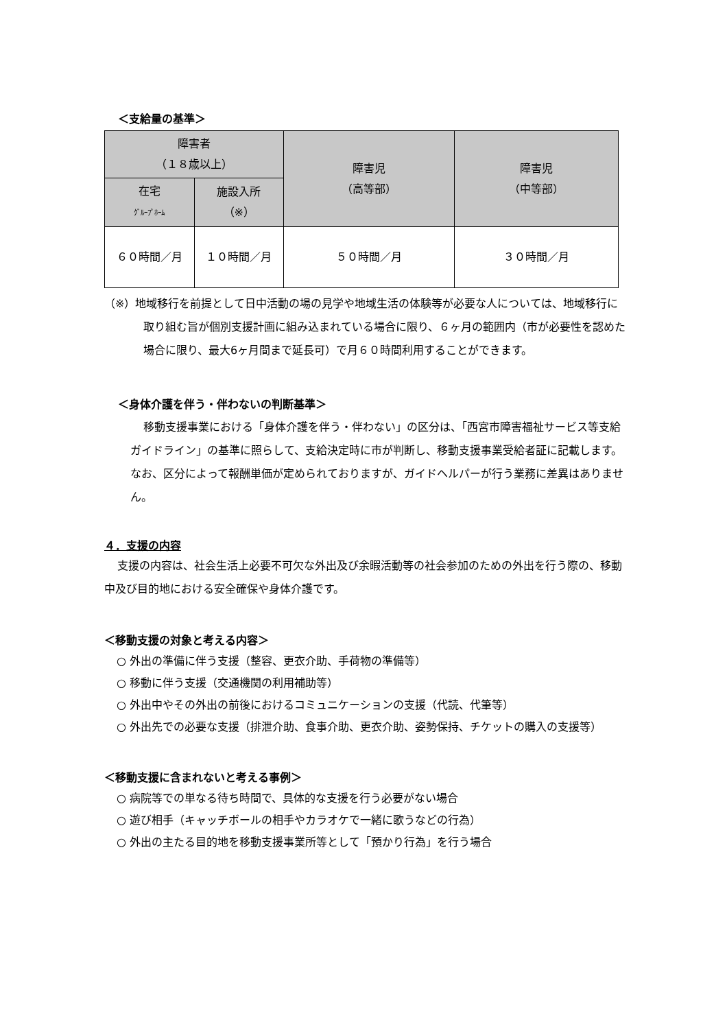＜支給量の基準＞
| 障害者 （１８歳以上） | | 障害児 （高等部） | 障害児 （中等部） |
| --- | --- | --- | --- |
| 在宅 ｸﾞﾙｰﾌﾟﾎｰﾑ | 施設入所 （※） | | |
| ６０時間／月 | １０時間／月 | ５０時間／月 | ３０時間／月 |
（※）地域移行を前提として日中活動の場の見学や地域生活の体験等が必要な人については、地域移行に取り組む旨が個別支援計画に組み込まれている場合に限り、６ヶ月の範囲内（市が必要性を認めた場合に限り、最大6ヶ月間まで延長可）で月６０時間利用することができます。
＜身体介護を伴う・伴わないの判断基準＞
移動支援事業における「身体介護を伴う・伴わない」の区分は、「西宮市障害福祉サービス等支給ガイドライン」の基準に照らして、支給決定時に市が判断し、移動支援事業受給者証に記載します。なお、区分によって報酬単価が定められておりますが、ガイドヘルパーが行う業務に差異はありません。
４．支援の内容
支援の内容は、社会生活上必要不可欠な外出及び余暇活動等の社会参加のための外出を行う際の、移動中及び目的地における安全確保や身体介護です。
＜移動支援の対象と考える内容＞
○ 外出の準備に伴う支援（整容、更衣介助、手荷物の準備等）
○ 移動に伴う支援（交通機関の利用補助等）
○ 外出中やその外出の前後におけるコミュニケーションの支援（代読、代筆等）
○ 外出先での必要な支援（排泄介助、食事介助、更衣介助、姿勢保持、チケットの購入の支援等）
＜移動支援に含まれないと考える事例＞
○ 病院等での単なる待ち時間で、具体的な支援を行う必要がない場合
○ 遊び相手（キャッチボールの相手やカラオケで一緒に歌うなどの行為）
○ 外出の主たる目的地を移動支援事業所等として「預かり行為」を行う場合